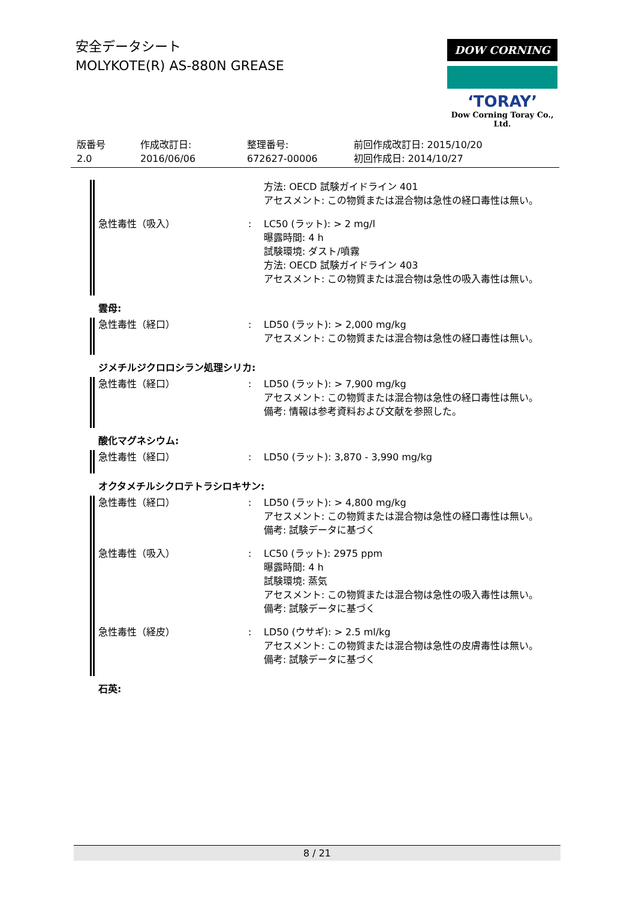安全データシート
MOLYKOTE(R) AS-880N GREASE
DOW CORNING
‘TORAY’
Dow Corning Toray Co., Ltd.
| 版番号 2.0 | 作成改訂日: 2016/06/06 | 整理番号: 672627-00006 | 前回作成改訂日: 2015/10/20 初回作成日: 2014/10/27 |
方法: OECD 試験ガイドライン 401
アセスメント: この物質または混合物は急性の経口毒性は無い。
急性毒性（吸入） : LC50 (ラット): > 2 mg/l
曝露時間: 4 h
試験環境: ダスト/噴霧
方法: OECD 試験ガイドライン 403
アセスメント: この物質または混合物は急性の吸入毒性は無い。
雲母:
急性毒性（経口） : LD50 (ラット): > 2,000 mg/kg
アセスメント: この物質または混合物は急性の経口毒性は無い。
ジメチルジクロロシラン処理シリカ:
急性毒性（経口） : LD50 (ラット): > 7,900 mg/kg
アセスメント: この物質または混合物は急性の経口毒性は無い。
備考: 情報は参考資料および文献を参照した。
酸化マグネシウム:
急性毒性（経口） : LD50 (ラット): 3,870 - 3,990 mg/kg
オクタメチルシクロテトラシロキサン:
急性毒性（経口） : LD50 (ラット): > 4,800 mg/kg
アセスメント: この物質または混合物は急性の経口毒性は無い。
備考: 試験データに基づく
急性毒性（吸入） : LC50 (ラット): 2975 ppm
曝露時間: 4 h
試験環境: 蒸気
アセスメント: この物質または混合物は急性の吸入毒性は無い。
備考: 試験データに基づく
急性毒性（経皮） : LD50 (ウサギ): > 2.5 ml/kg
アセスメント: この物質または混合物は急性の皮膚毒性は無い。
備考: 試験データに基づく
石英:
8 / 21